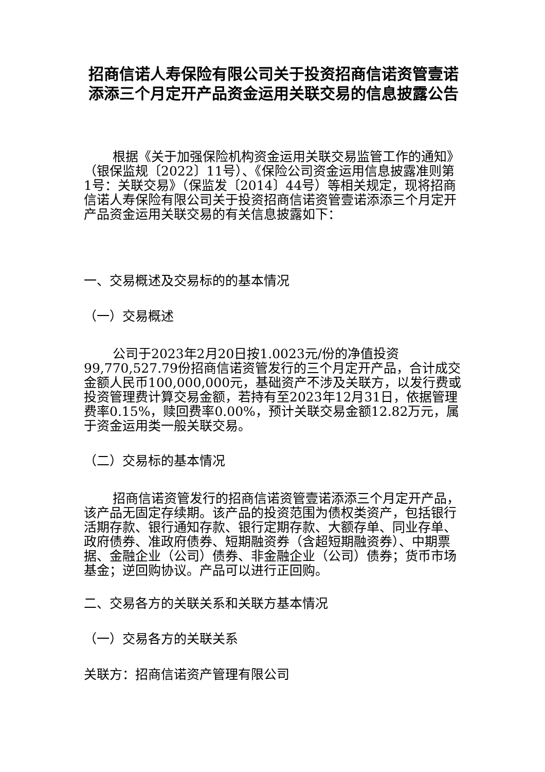招商信诺人寿保险有限公司关于投资招商信诺资管壹诺添添三个月定开产品资金运用关联交易的信息披露公告
根据《关于加强保险机构资金运用关联交易监管工作的通知》（银保监规〔2022〕11号）、《保险公司资金运用信息披露准则第1号：关联交易》（保监发〔2014〕44号）等相关规定，现将招商信诺人寿保险有限公司关于投资招商信诺资管壹诺添添三个月定开产品资金运用关联交易的有关信息披露如下：
一、交易概述及交易标的的基本情况
（一）交易概述
公司于2023年2月20日按1.0023元/份的净值投资99,770,527.79份招商信诺资管发行的三个月定开产品，合计成交金额人民币100,000,000元，基础资产不涉及关联方，以发行费或投资管理费计算交易金额，若持有至2023年12月31日，依据管理费率0.15%，赎回费率0.00%，预计关联交易金额12.82万元，属于资金运用类一般关联交易。
（二）交易标的基本情况
招商信诺资管发行的招商信诺资管壹诺添添三个月定开产品，该产品无固定存续期。该产品的投资范围为债权类资产，包括银行活期存款、银行通知存款、银行定期存款、大额存单、同业存单、政府债券、准政府债券、短期融资券（含超短期融资券）、中期票据、金融企业（公司）债券、非金融企业（公司）债券；货币市场基金；逆回购协议。产品可以进行正回购。
二、交易各方的关联关系和关联方基本情况
（一）交易各方的关联关系
关联方：招商信诺资产管理有限公司